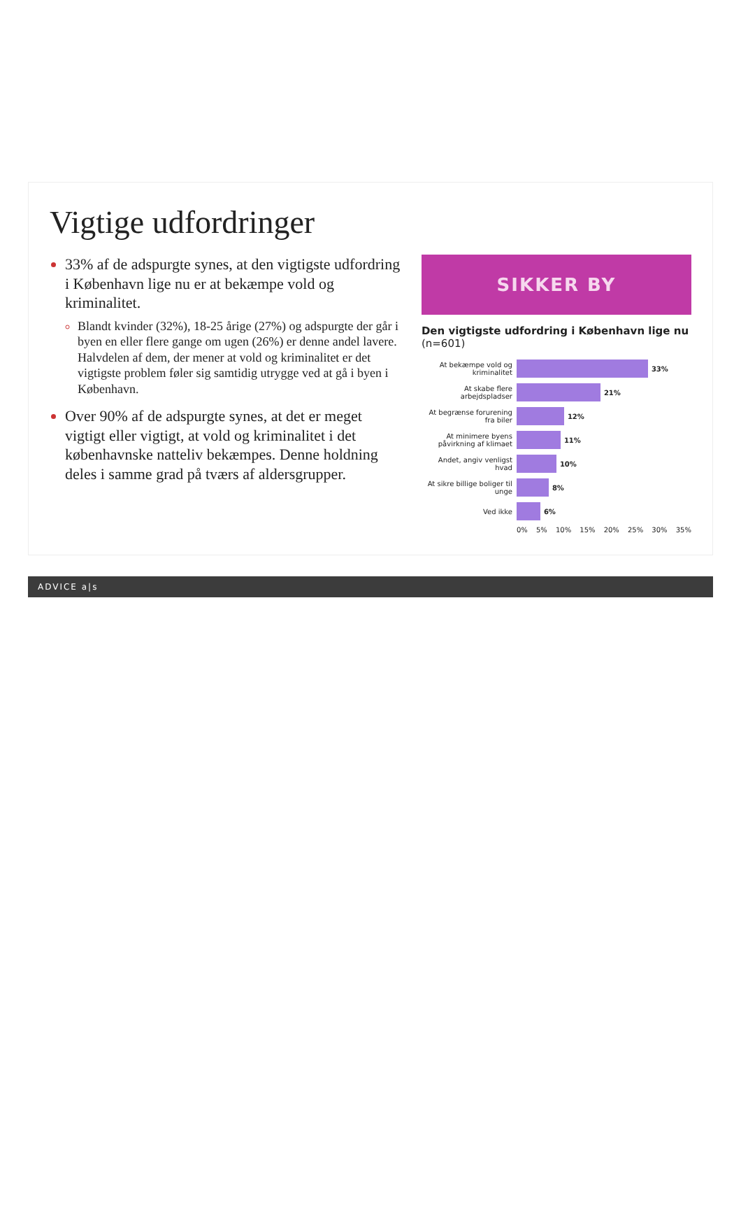Vigtige udfordringer
33% af de adspurgte synes, at den vigtigste udfordring i København lige nu er at bekæmpe vold og kriminalitet.
Blandt kvinder (32%), 18-25 årige (27%) og adspurgte der går i byen en eller flere gange om ugen (26%) er denne andel lavere. Halvdelen af dem, der mener at vold og kriminalitet er det vigtigste problem føler sig samtidig utrygge ved at gå i byen i København.
Over 90% af de adspurgte synes, at det er meget vigtigt eller vigtigt, at vold og kriminalitet i det københavnske natteliv bekæmpes. Denne holdning deles i samme grad på tværs af aldersgrupper.
SIKKER BY
Den vigtigste udfordring i København lige nu (n=601)
At bekæmpe vold og kriminalitet
33%
At skabe flere arbejdspladser
21%
At begrænse forurening fra biler
12%
At minimere byens påvirkning af klimaet
11%
Andet, angiv venligst hvad
10%
At sikre billige boliger til unge
8%
Ved ikke 6%
0% 5% 10% 15% 20% 25% 30% 35%
ADVICE a|s